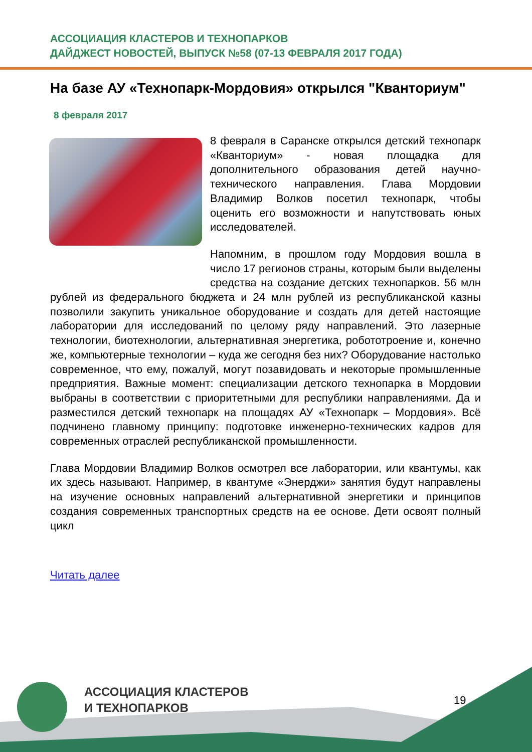АССОЦИАЦИЯ КЛАСТЕРОВ И ТЕХНОПАРКОВ
ДАЙДЖЕСТ НОВОСТЕЙ, ВЫПУСК №58 (07-13 ФЕВРАЛЯ 2017 ГОДА)
На базе АУ «Технопарк-Мордовия» открылся "Кванториум"
8 февраля 2017
8 февраля в Саранске открылся детский технопарк «Кванториум» - новая площадка для дополнительного образования детей научно-технического направления. Глава Мордовии Владимир Волков посетил технопарк, чтобы оценить его возможности и напутствовать юных исследователей.
Напомним, в прошлом году Мордовия вошла в число 17 регионов страны, которым были выделены средства на создание детских технопарков. 56 млн рублей из федерального бюджета и 24 млн рублей из республиканской казны позволили закупить уникальное оборудование и создать для детей настоящие лаборатории для исследований по целому ряду направлений. Это лазерные технологии, биотехнологии, альтернативная энергетика, робототроение и, конечно же, компьютерные технологии – куда же сегодня без них? Оборудование настолько современное, что ему, пожалуй, могут позавидовать и некоторые промышленные предприятия. Важные момент: специализации детского технопарка в Мордовии выбраны в соответствии с приоритетными для республики направлениями. Да и разместился детский технопарк на площадях АУ «Технопарк – Мордовия». Всё подчинено главному принципу: подготовке инженерно-технических кадров для современных отраслей республиканской промышленности.
Глава Мордовии Владимир Волков осмотрел все лаборатории, или квантумы, как их здесь называют. Например, в квантуме «Энерджи» занятия будут направлены на изучение основных направлений альтернативной энергетики и принципов создания современных транспортных средств на ее основе. Дети освоят полный цикл
Читать далее
АССОЦИАЦИЯ КЛАСТЕРОВ
И ТЕХНОПАРКОВ
19